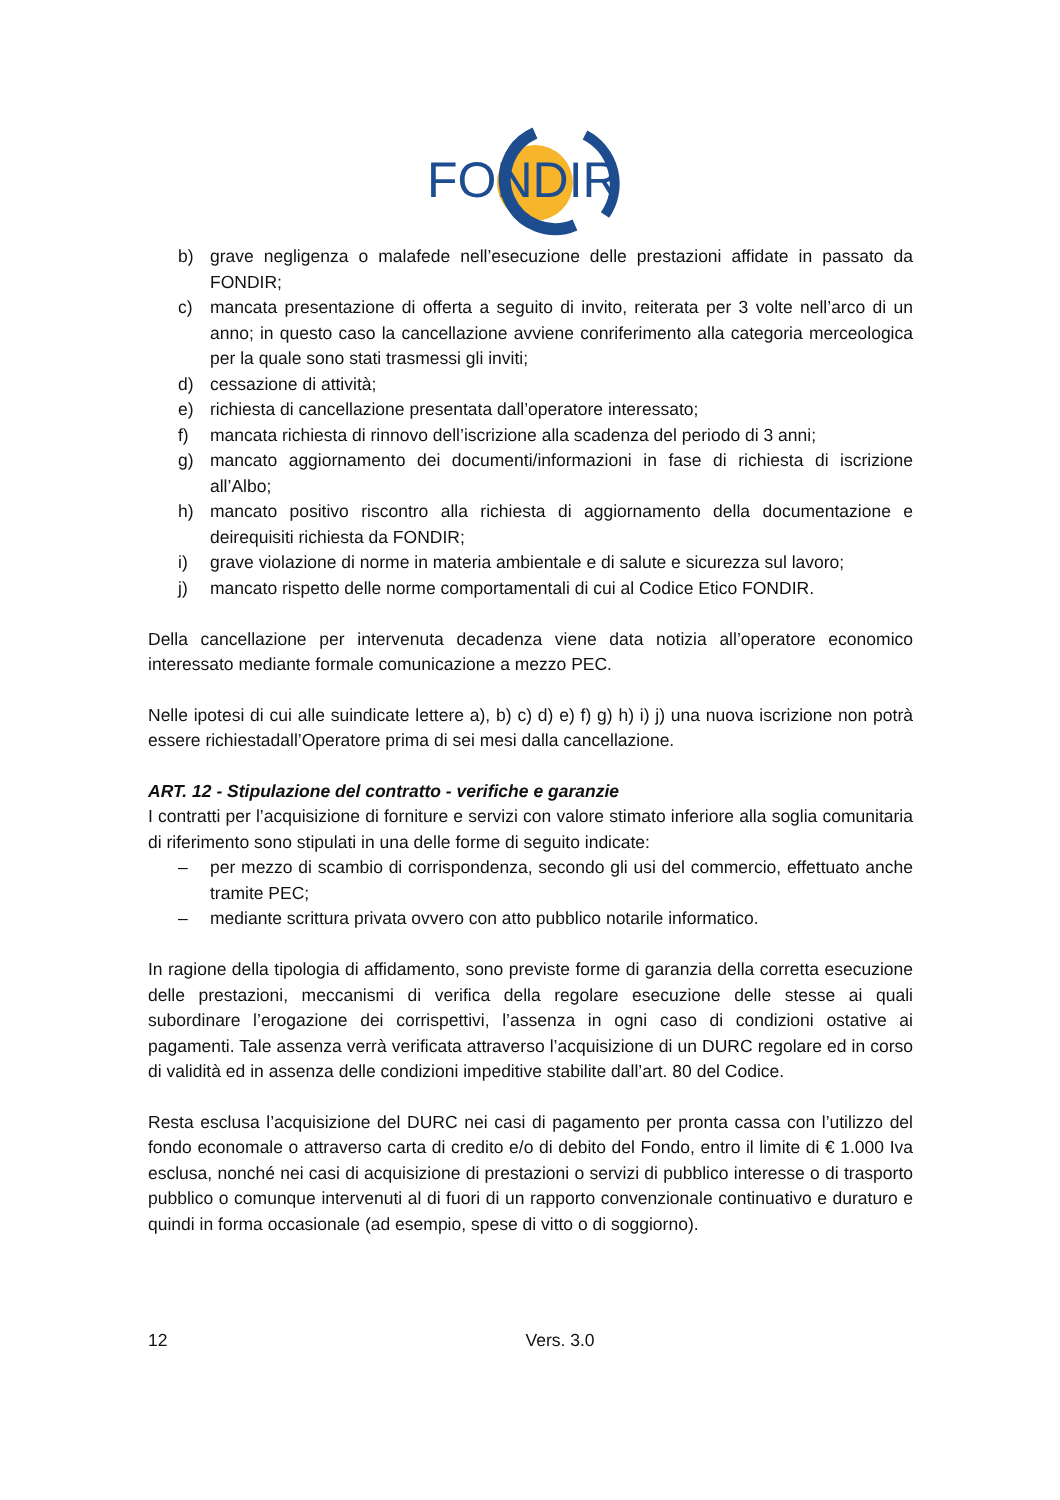FONDIR
b) grave negligenza o malafede nell’esecuzione delle prestazioni affidate in passato da FONDIR;
c) mancata presentazione di offerta a seguito di invito, reiterata per 3 volte nell’arco di un anno; in questo caso la cancellazione avviene conriferimento alla categoria merceologica per la quale sono stati trasmessi gli inviti;
d) cessazione di attività;
e) richiesta di cancellazione presentata dall’operatore interessato;
f) mancata richiesta di rinnovo dell’iscrizione alla scadenza del periodo di 3 anni;
g) mancato aggiornamento dei documenti/informazioni in fase di richiesta di iscrizione all’Albo;
h) mancato positivo riscontro alla richiesta di aggiornamento della documentazione e deirequisiti richiesta da FONDIR;
i) grave violazione di norme in materia ambientale e di salute e sicurezza sul lavoro;
j) mancato rispetto delle norme comportamentali di cui al Codice Etico FONDIR.
Della cancellazione per intervenuta decadenza viene data notizia all’operatore economico interessato mediante formale comunicazione a mezzo PEC.
Nelle ipotesi di cui alle suindicate lettere a), b) c) d) e) f) g) h) i) j) una nuova iscrizione non potrà essere richiestadall’Operatore prima di sei mesi dalla cancellazione.
ART. 12 - Stipulazione del contratto - verifiche e garanzie
I contratti per l’acquisizione di forniture e servizi con valore stimato inferiore alla soglia comunitaria di riferimento sono stipulati in una delle forme di seguito indicate:
– per mezzo di scambio di corrispondenza, secondo gli usi del commercio, effettuato anche tramite PEC;
– mediante scrittura privata ovvero con atto pubblico notarile informatico.
In ragione della tipologia di affidamento, sono previste forme di garanzia della corretta esecuzione delle prestazioni, meccanismi di verifica della regolare esecuzione delle stesse ai quali subordinare l’erogazione dei corrispettivi, l’assenza in ogni caso di condizioni ostative ai pagamenti. Tale assenza verrà verificata attraverso l’acquisizione di un DURC regolare ed in corso di validità ed in assenza delle condizioni impeditive stabilite dall’art. 80 del Codice.
Resta esclusa l’acquisizione del DURC nei casi di pagamento per pronta cassa con l’utilizzo del fondo economale o attraverso carta di credito e/o di debito del Fondo, entro il limite di € 1.000 Iva esclusa, nonché nei casi di acquisizione di prestazioni o servizi di pubblico interesse o di trasporto pubblico o comunque intervenuti al di fuori di un rapporto convenzionale continuativo e duraturo e quindi in forma occasionale (ad esempio, spese di vitto o di soggiorno).
12 Vers. 3.0